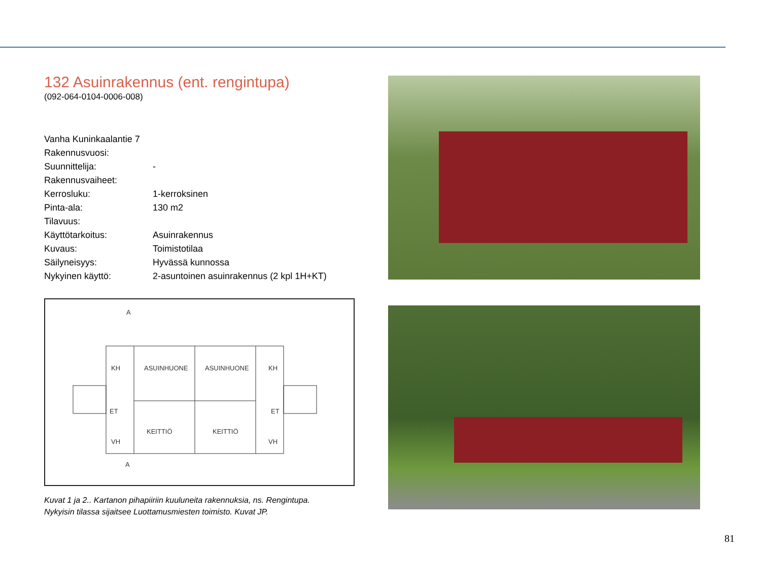132 Asuinrakennus (ent. rengintupa)
(092-064-0104-0006-008)
| Vanha Kuninkaalantie 7 | |
| Rakennusvuosi: | |
| Suunnittelija: | - |
| Rakennusvaiheet: | |
| Kerrosluku: | 1-kerroksinen |
| Pinta-ala: | 130 m2 |
| Tilavuus: | |
| Käyttötarkoitus: | Asuinrakennus |
| Kuvaus: | Toimistotilaa |
| Säilyneisyys: | Hyvässä kunnossa |
| Nykyinen käyttö: | 2-asuntoinen asuinrakennus (2 kpl 1H+KT) |
A
A
KH
ASUINHUONE
ASUINHUONE
KH
ET
ET
KEITTIÖ
KEITTIÖ
VH
VH
Kuvat 1 ja 2.. Kartanon pihapiiriin kuuluneita rakennuksia, ns. Rengintupa.
Nykyisin tilassa sijaitsee Luottamusmiesten toimisto. Kuvat JP.
81